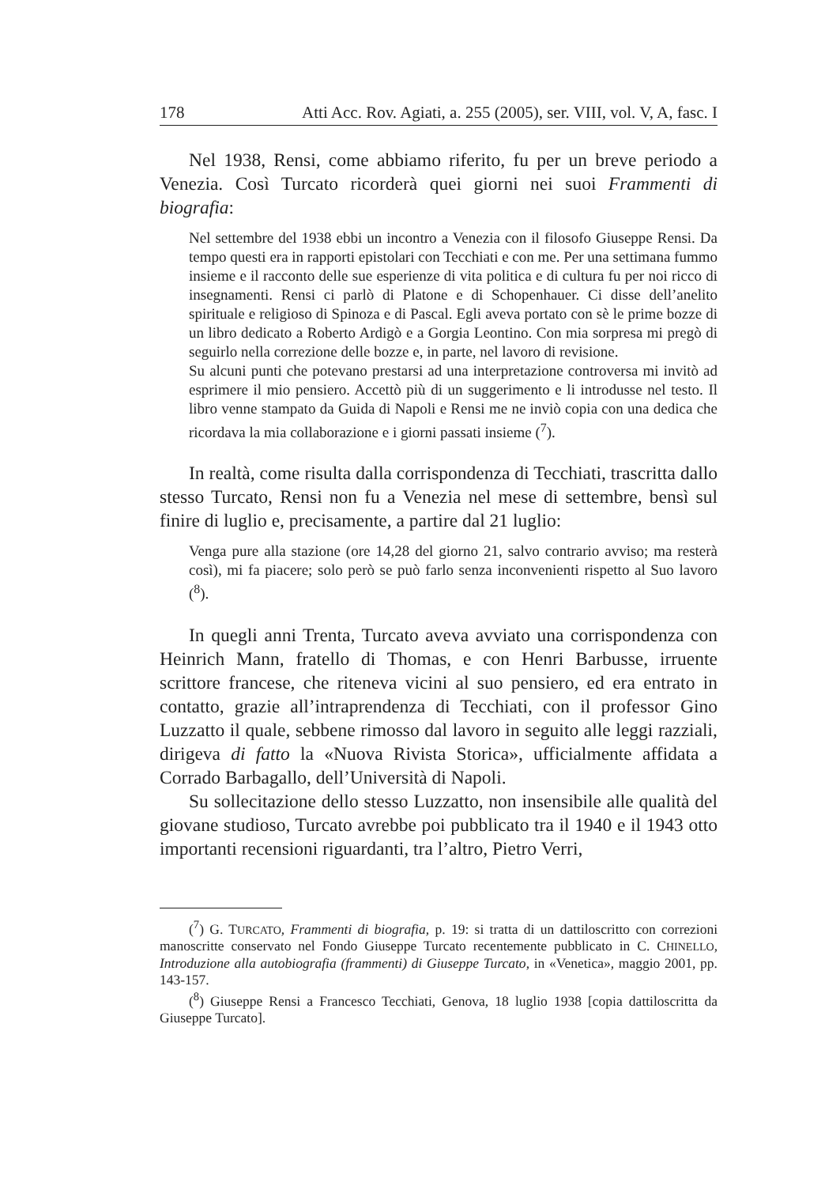178 Atti Acc. Rov. Agiati, a. 255 (2005), ser. VIII, vol. V, A, fasc. I
Nel 1938, Rensi, come abbiamo riferito, fu per un breve periodo a Venezia. Così Turcato ricorderà quei giorni nei suoi Frammenti di biografia:
Nel settembre del 1938 ebbi un incontro a Venezia con il filosofo Giuseppe Rensi. Da tempo questi era in rapporti epistolari con Tecchiati e con me. Per una settimana fummo insieme e il racconto delle sue esperienze di vita politica e di cultura fu per noi ricco di insegnamenti. Rensi ci parlò di Platone e di Schopenhauer. Ci disse dell’anelito spirituale e religioso di Spinoza e di Pascal. Egli aveva portato con sè le prime bozze di un libro dedicato a Roberto Ardigò e a Gorgia Leontino. Con mia sorpresa mi pregò di seguirlo nella correzione delle bozze e, in parte, nel lavoro di revisione.
Su alcuni punti che potevano prestarsi ad una interpretazione controversa mi invitò ad esprimere il mio pensiero. Accettò più di un suggerimento e li introdusse nel testo. Il libro venne stampato da Guida di Napoli e Rensi me ne inviò copia con una dedica che ricordava la mia collaborazione e i giorni passati insieme (<sup>7</sup>).
In realtà, come risulta dalla corrispondenza di Tecchiati, trascritta dallo stesso Turcato, Rensi non fu a Venezia nel mese di settembre, bensì sul finire di luglio e, precisamente, a partire dal 21 luglio:
Venga pure alla stazione (ore 14,28 del giorno 21, salvo contrario avviso; ma resterà così), mi fa piacere; solo però se può farlo senza inconvenienti rispetto al Suo lavoro (<sup>8</sup>).
In quegli anni Trenta, Turcato aveva avviato una corrispondenza con Heinrich Mann, fratello di Thomas, e con Henri Barbusse, irruente scrittore francese, che riteneva vicini al suo pensiero, ed era entrato in contatto, grazie all’intraprendenza di Tecchiati, con il professor Gino Luzzatto il quale, sebbene rimosso dal lavoro in seguito alle leggi razziali, dirigeva di fatto la «Nuova Rivista Storica», ufficialmente affidata a Corrado Barbagallo, dell’Università di Napoli.
Su sollecitazione dello stesso Luzzatto, non insensibile alle qualità del giovane studioso, Turcato avrebbe poi pubblicato tra il 1940 e il 1943 otto importanti recensioni riguardanti, tra l’altro, Pietro Verri,
(<sup>7</sup>) G. TURCATO, Frammenti di biografia, p. 19: si tratta di un dattiloscritto con correzioni manoscritte conservato nel Fondo Giuseppe Turcato recentemente pubblicato in C. CHINELLO, Introduzione alla autobiografia (frammenti) di Giuseppe Turcato, in «Venetica», maggio 2001, pp. 143-157.
(<sup>8</sup>) Giuseppe Rensi a Francesco Tecchiati, Genova, 18 luglio 1938 [copia dattiloscritta da Giuseppe Turcato].